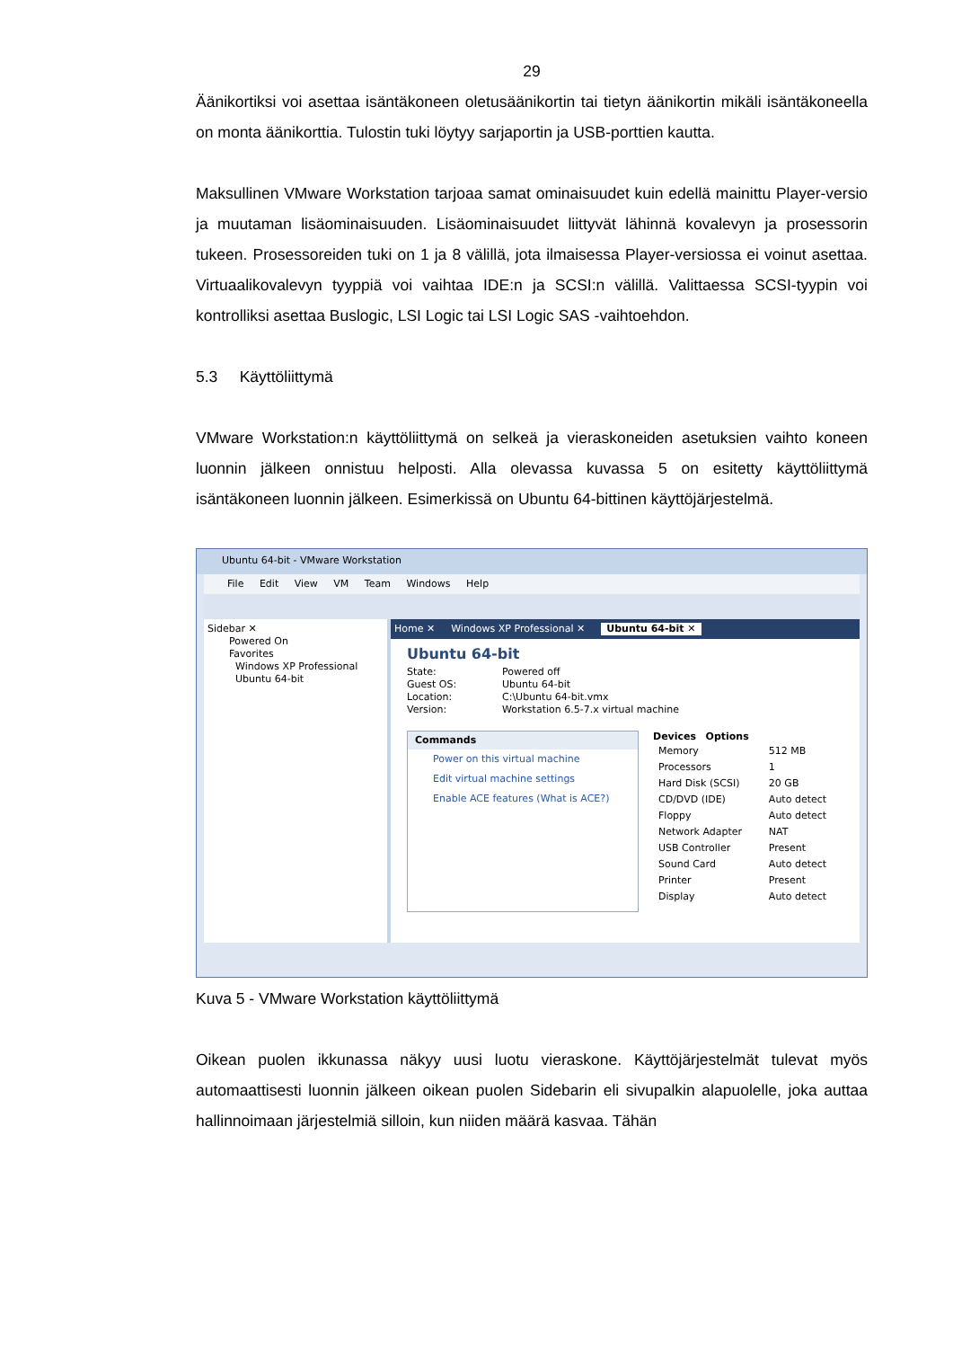29
Äänikortiksi voi asettaa isäntäkoneen oletusäänikortin tai tietyn äänikortin mikäli isäntäkoneella on monta äänikorttia. Tulostin tuki löytyy sarjaportin ja USB-porttien kautta.
Maksullinen VMware Workstation tarjoaa samat ominaisuudet kuin edellä mainittu Player-versio ja muutaman lisäominaisuuden. Lisäominaisuudet liittyvät lähinnä kovalevyn ja prosessorin tukeen. Prosessoreiden tuki on 1 ja 8 välillä, jota ilmaisessa Player-versiossa ei voinut asettaa. Virtuaalikovalevyn tyyppiä voi vaihtaa IDE:n ja SCSI:n välillä. Valittaessa SCSI-tyypin voi kontrolliksi asettaa Buslogic, LSI Logic tai LSI Logic SAS -vaihtoehdon.
5.3 Käyttöliittymä
VMware Workstation:n käyttöliittymä on selkeä ja vieraskoneiden asetuksien vaihto koneen luonnin jälkeen onnistuu helposti. Alla olevassa kuvassa 5 on esitetty käyttöliittymä isäntäkoneen luonnin jälkeen. Esimerkissä on Ubuntu 64-bittinen käyttöjärjestelmä.
Ubuntu 64-bit - VMware Workstation
File Edit View VM Team Windows Help
Sidebar ✕
Powered On
Favorites
Windows XP Professional
Ubuntu 64-bit
Home ✕ Windows XP Professional ✕ Ubuntu 64-bit ✕
Ubuntu 64-bit
State: Powered off
Guest OS: Ubuntu 64-bit
Location: C:\Ubuntu 64-bit.vmx
Version: Workstation 6.5-7.x virtual machine
Commands
Power on this virtual machine
Edit virtual machine settings
Enable ACE features (What is ACE?)
Devices Options
| Memory | 512 MB |
| Processors | 1 |
| Hard Disk (SCSI) | 20 GB |
| CD/DVD (IDE) | Auto detect |
| Floppy | Auto detect |
| Network Adapter | NAT |
| USB Controller | Present |
| Sound Card | Auto detect |
| Printer | Present |
| Display | Auto detect |
Kuva 5 - VMware Workstation käyttöliittymä
Oikean puolen ikkunassa näkyy uusi luotu vieraskone. Käyttöjärjestelmät tulevat myös automaattisesti luonnin jälkeen oikean puolen Sidebarin eli sivupalkin alapuolelle, joka auttaa hallinnoimaan järjestelmiä silloin, kun niiden määrä kasvaa. Tähän